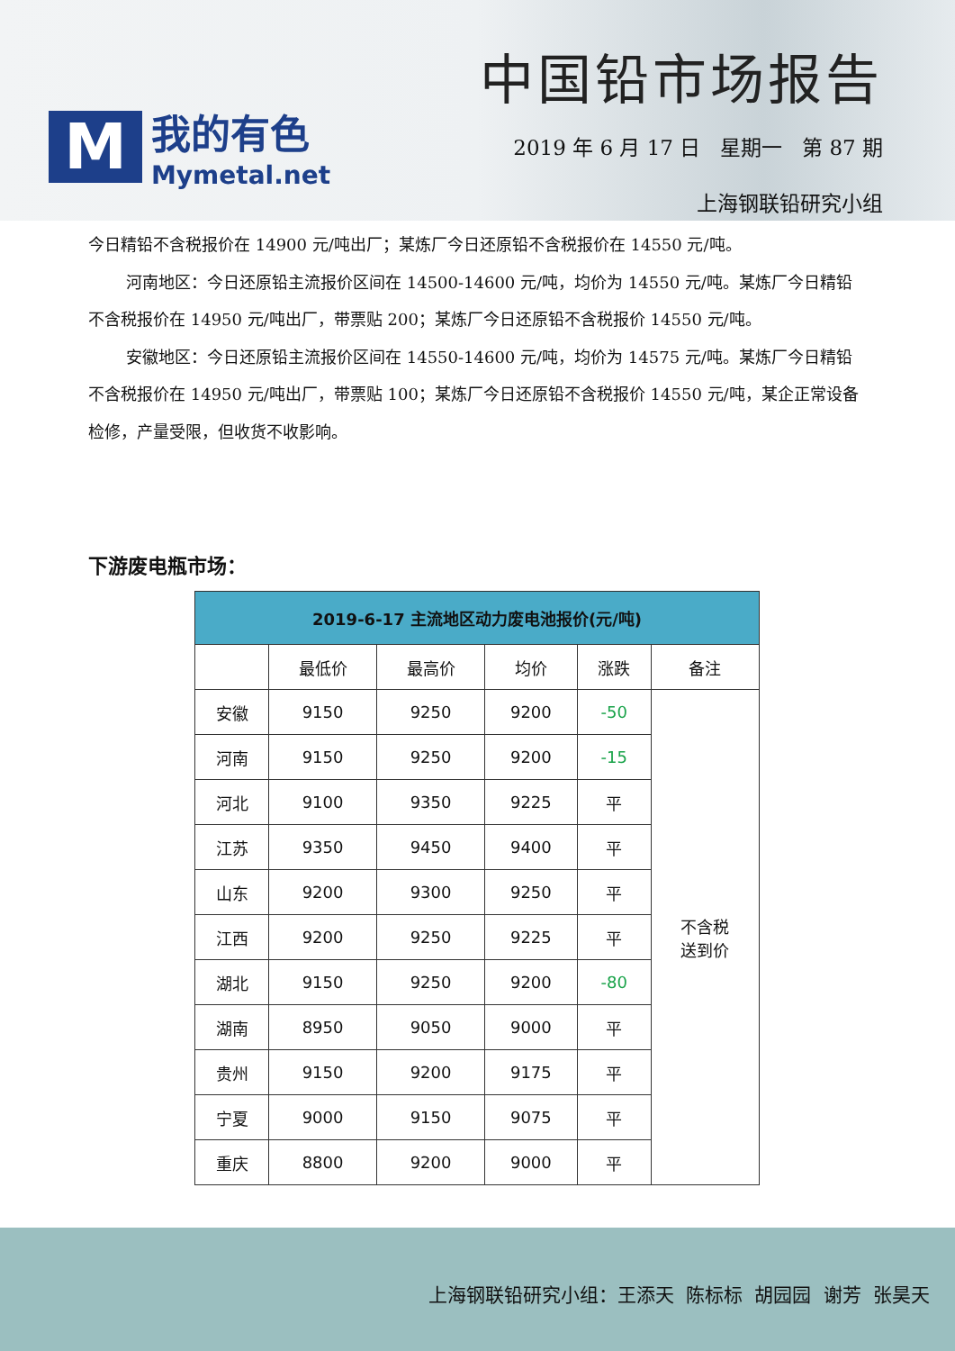M
我的有色
Mymetal.net
中国铅市场报告
2019 年 6 月 17 日 星期一 第 87 期
上海钢联铅研究小组
今日精铅不含税报价在 14900 元/吨出厂；某炼厂今日还原铅不含税报价在 14550 元/吨。
河南地区：今日还原铅主流报价区间在 14500-14600 元/吨，均价为 14550 元/吨。某炼厂今日精铅不含税报价在 14950 元/吨出厂，带票贴 200；某炼厂今日还原铅不含税报价 14550 元/吨。
安徽地区：今日还原铅主流报价区间在 14550-14600 元/吨，均价为 14575 元/吨。某炼厂今日精铅不含税报价在 14950 元/吨出厂，带票贴 100；某炼厂今日还原铅不含税报价 14550 元/吨，某企正常设备检修，产量受限，但收货不收影响。
下游废电瓶市场：
| 2019-6-17 主流地区动力废电池报价(元/吨) | | | | | |
| --- | --- | --- | --- | --- | --- |
| | 最低价 | 最高价 | 均价 | 涨跌 | 备注 |
| 安徽 | 9150 | 9250 | 9200 | -50 | 不含税 送到价 |
| 河南 | 9150 | 9250 | 9200 | -15 | |
| 河北 | 9100 | 9350 | 9225 | 平 | |
| 江苏 | 9350 | 9450 | 9400 | 平 | |
| 山东 | 9200 | 9300 | 9250 | 平 | |
| 江西 | 9200 | 9250 | 9225 | 平 | |
| 湖北 | 9150 | 9250 | 9200 | -80 | |
| 湖南 | 8950 | 9050 | 9000 | 平 | |
| 贵州 | 9150 | 9200 | 9175 | 平 | |
| 宁夏 | 9000 | 9150 | 9075 | 平 | |
| 重庆 | 8800 | 9200 | 9000 | 平 | |
上海钢联铅研究小组：王添天 陈标标 胡园园 谢芳 张昊天